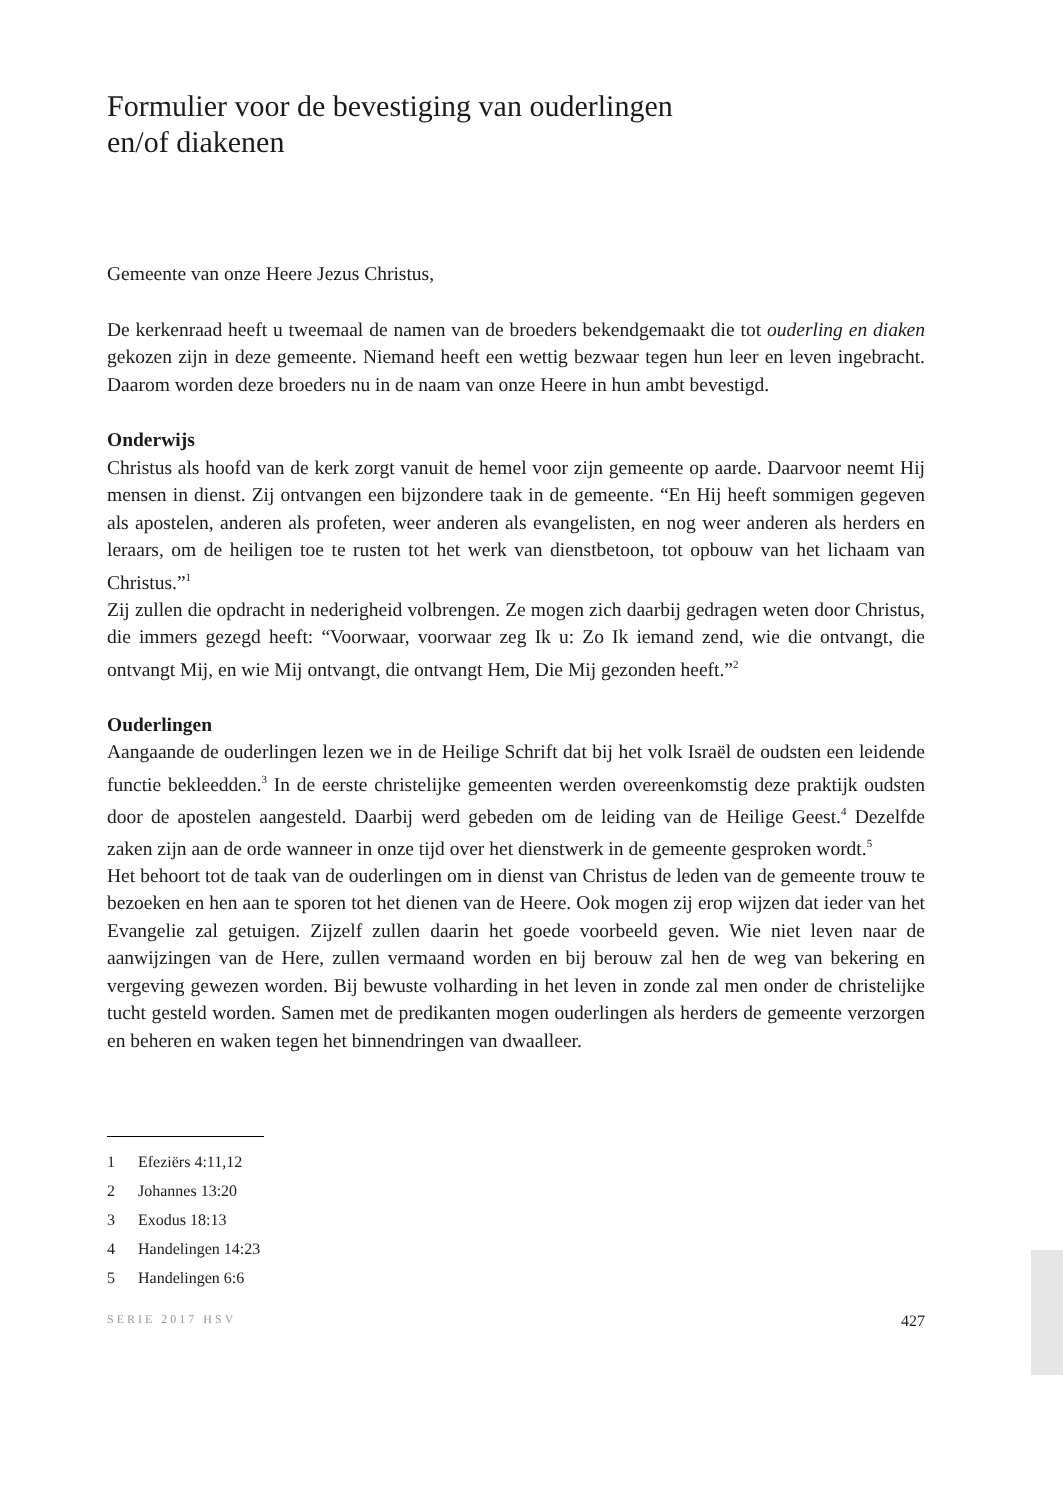Formulier voor de bevestiging van ouderlingen
en/of diakenen
Gemeente van onze Heere Jezus Christus,
De kerkenraad heeft u tweemaal de namen van de broeders bekendgemaakt die tot ouderling en diaken gekozen zijn in deze gemeente. Niemand heeft een wettig bezwaar tegen hun leer en leven ingebracht. Daarom worden deze broeders nu in de naam van onze Heere in hun ambt bevestigd.
Onderwijs
Christus als hoofd van de kerk zorgt vanuit de hemel voor zijn gemeente op aarde. Daarvoor neemt Hij mensen in dienst. Zij ontvangen een bijzondere taak in de gemeente. “En Hij heeft sommigen gegeven als apostelen, anderen als profeten, weer anderen als evangelisten, en nog weer anderen als herders en leraars, om de heiligen toe te rusten tot het werk van dienstbetoon, tot opbouw van het lichaam van Christus.”<sup>1</sup>
Zij zullen die opdracht in nederigheid volbrengen. Ze mogen zich daarbij gedragen weten door Christus, die immers gezegd heeft: “Voorwaar, voorwaar zeg Ik u: Zo Ik iemand zend, wie die ontvangt, die ontvangt Mij, en wie Mij ontvangt, die ontvangt Hem, Die Mij gezonden heeft.”<sup>2</sup>
Ouderlingen
Aangaande de ouderlingen lezen we in de Heilige Schrift dat bij het volk Israël de oudsten een leidende functie bekleedden.<sup>3</sup> In de eerste christelijke gemeenten werden overeenkomstig deze praktijk oudsten door de apostelen aangesteld. Daarbij werd gebeden om de leiding van de Heilige Geest.<sup>4</sup> Dezelfde zaken zijn aan de orde wanneer in onze tijd over het dienstwerk in de gemeente gesproken wordt.<sup>5</sup>
Het behoort tot de taak van de ouderlingen om in dienst van Christus de leden van de gemeente trouw te bezoeken en hen aan te sporen tot het dienen van de Heere. Ook mogen zij erop wijzen dat ieder van het Evangelie zal getuigen. Zijzelf zullen daarin het goede voorbeeld geven. Wie niet leven naar de aanwijzingen van de Here, zullen vermaand worden en bij berouw zal hen de weg van bekering en vergeving gewezen worden. Bij bewuste volharding in het leven in zonde zal men onder de christelijke tucht gesteld worden. Samen met de predikanten mogen ouderlingen als herders de gemeente verzorgen en beheren en waken tegen het binnendringen van dwaalleer.
1 Efeziërs 4:11,12
2 Johannes 13:20
3 Exodus 18:13
4 Handelingen 14:23
5 Handelingen 6:6
SERIE 2017 HSV 427